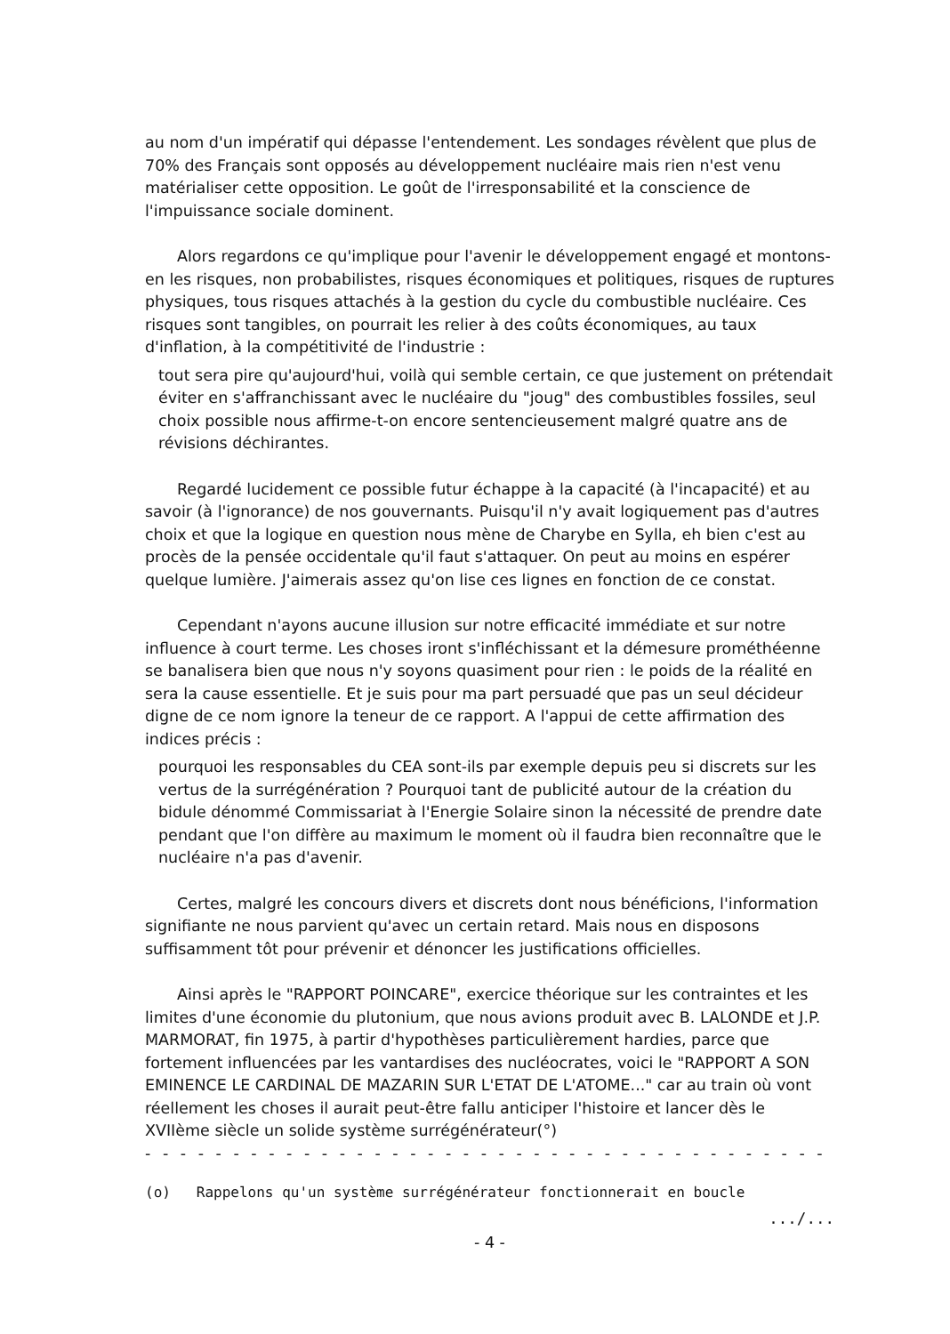au nom d'un impératif qui dépasse l'entendement. Les sondages révèlent que plus de 70% des Français sont opposés au développement nucléaire mais rien n'est venu matérialiser cette opposition. Le goût de l'irresponsabilité et la conscience de l'impuissance sociale dominent.
Alors regardons ce qu'implique pour l'avenir le développement engagé et montons-en les risques, non probabilistes, risques économiques et politiques, risques de ruptures physiques, tous risques attachés à la gestion du cycle du combustible nucléaire. Ces risques sont tangibles, on pourrait les relier à des coûts économiques, au taux d'inflation, à la compétitivité de l'industrie :
tout sera pire qu'aujourd'hui, voilà qui semble certain, ce que justement on prétendait éviter en s'affranchissant avec le nucléaire du "joug" des combustibles fossiles, seul choix possible nous affirme-t-on encore sentencieusement malgré quatre ans de révisions déchirantes.
Regardé lucidement ce possible futur échappe à la capacité (à l'incapacité) et au savoir (à l'ignorance) de nos gouvernants. Puisqu'il n'y avait logiquement pas d'autres choix et que la logique en question nous mène de Charybe en Sylla, eh bien c'est au procès de la pensée occidentale qu'il faut s'attaquer. On peut au moins en espérer quelque lumière. J'aimerais assez qu'on lise ces lignes en fonction de ce constat.
Cependant n'ayons aucune illusion sur notre efficacité immédiate et sur notre influence à court terme. Les choses iront s'infléchissant et la démesure prométhéenne se banalisera bien que nous n'y soyons quasiment pour rien : le poids de la réalité en sera la cause essentielle. Et je suis pour ma part persuadé que pas un seul décideur digne de ce nom ignore la teneur de ce rapport. A l'appui de cette affirmation des indices précis :
pourquoi les responsables du CEA sont-ils par exemple depuis peu si discrets sur les vertus de la surrégénération ? Pourquoi tant de publicité autour de la création du bidule dénommé Commissariat à l'Energie Solaire sinon la nécessité de prendre date pendant que l'on diffère au maximum le moment où il faudra bien reconnaître que le nucléaire n'a pas d'avenir.
Certes, malgré les concours divers et discrets dont nous bénéficions, l'information signifiante ne nous parvient qu'avec un certain retard. Mais nous en disposons suffisamment tôt pour prévenir et dénoncer les justifications officielles.
Ainsi après le "RAPPORT POINCARE", exercice théorique sur les contraintes et les limites d'une économie du plutonium, que nous avions produit avec B. LALONDE et J.P. MARMORAT, fin 1975, à partir d'hypothèses particulièrement hardies, parce que fortement influencées par les vantardises des nucléocrates, voici le "RAPPORT A SON EMINENCE LE CARDINAL DE MAZARIN SUR L'ETAT DE L'ATOME..." car au train où vont réellement les choses il aurait peut-être fallu anticiper l'histoire et lancer dès le XVIIème siècle un solide système surrégénérateur(°)
- - - - - - - - - - - - - - - - - - - - - - - - - - - - - - - - - - - - - - - -
(o) Rappelons qu'un système surrégénérateur fonctionnerait en boucle
.../...
- 4 -